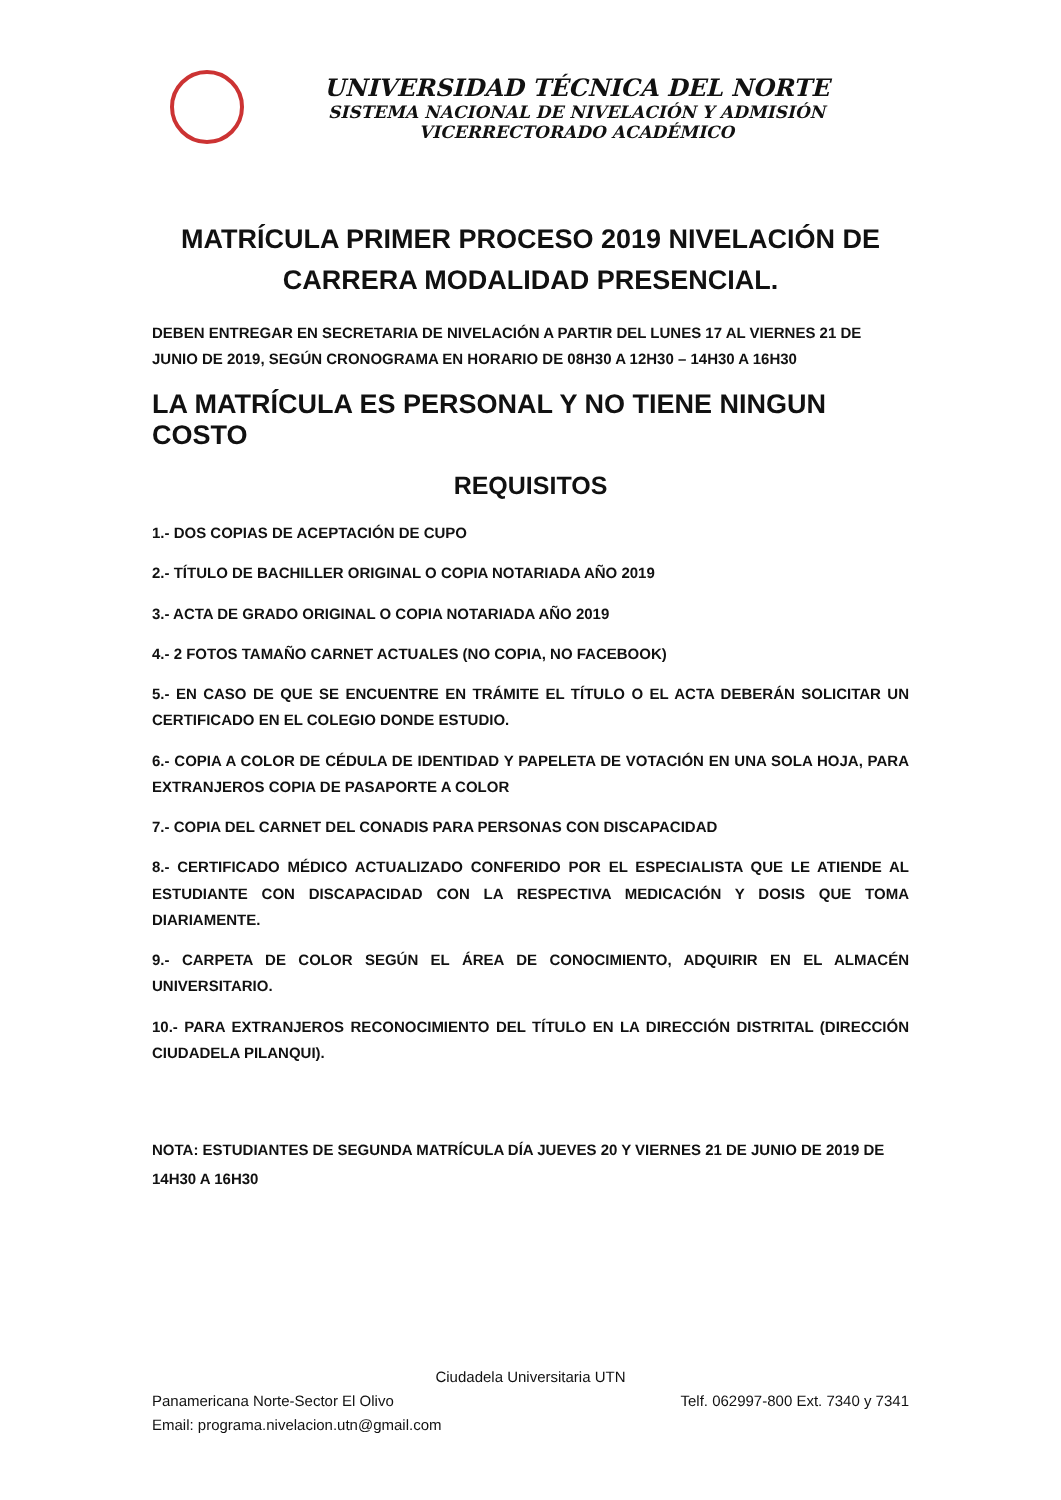UNIVERSIDAD TÉCNICA DEL NORTE
SISTEMA NACIONAL DE NIVELACIÓN Y ADMISIÓN
VICERRECTORADO ACADÉMICO
MATRÍCULA PRIMER PROCESO 2019 NIVELACIÓN DE
CARRERA MODALIDAD PRESENCIAL.
DEBEN ENTREGAR EN SECRETARIA DE NIVELACIÓN A PARTIR DEL LUNES 17 AL VIERNES 21 DE JUNIO DE 2019, SEGÚN CRONOGRAMA EN HORARIO DE 08H30 A 12H30 – 14H30 A 16H30
LA MATRÍCULA ES PERSONAL Y NO TIENE NINGUN COSTO
REQUISITOS
1.- DOS COPIAS DE ACEPTACIÓN DE CUPO
2.- TÍTULO DE BACHILLER ORIGINAL O COPIA NOTARIADA AÑO 2019
3.- ACTA DE GRADO ORIGINAL O COPIA NOTARIADA AÑO 2019
4.- 2 FOTOS TAMAÑO CARNET ACTUALES (NO COPIA, NO FACEBOOK)
5.- EN CASO DE QUE SE ENCUENTRE EN TRÁMITE EL TÍTULO O EL ACTA DEBERÁN SOLICITAR UN CERTIFICADO EN EL COLEGIO DONDE ESTUDIO.
6.- COPIA A COLOR DE CÉDULA DE IDENTIDAD Y PAPELETA DE VOTACIÓN EN UNA SOLA HOJA, PARA EXTRANJEROS COPIA DE PASAPORTE A COLOR
7.- COPIA DEL CARNET DEL CONADIS PARA PERSONAS CON DISCAPACIDAD
8.- CERTIFICADO MÉDICO ACTUALIZADO CONFERIDO POR EL ESPECIALISTA QUE LE ATIENDE AL ESTUDIANTE CON DISCAPACIDAD CON LA RESPECTIVA MEDICACIÓN Y DOSIS QUE TOMA DIARIAMENTE.
9.- CARPETA DE COLOR SEGÚN EL ÁREA DE CONOCIMIENTO, ADQUIRIR EN EL ALMACÉN UNIVERSITARIO.
10.- PARA EXTRANJEROS RECONOCIMIENTO DEL TÍTULO EN LA DIRECCIÓN DISTRITAL (DIRECCIÓN CIUDADELA PILANQUI).
NOTA: ESTUDIANTES DE SEGUNDA MATRÍCULA DÍA JUEVES 20 Y VIERNES 21 DE JUNIO DE 2019 DE 14H30 A 16H30
Ciudadela Universitaria UTN
Panamericana Norte-Sector El Olivo Telf. 062997-800 Ext. 7340 y 7341
Email: programa.nivelacion.utn@gmail.com